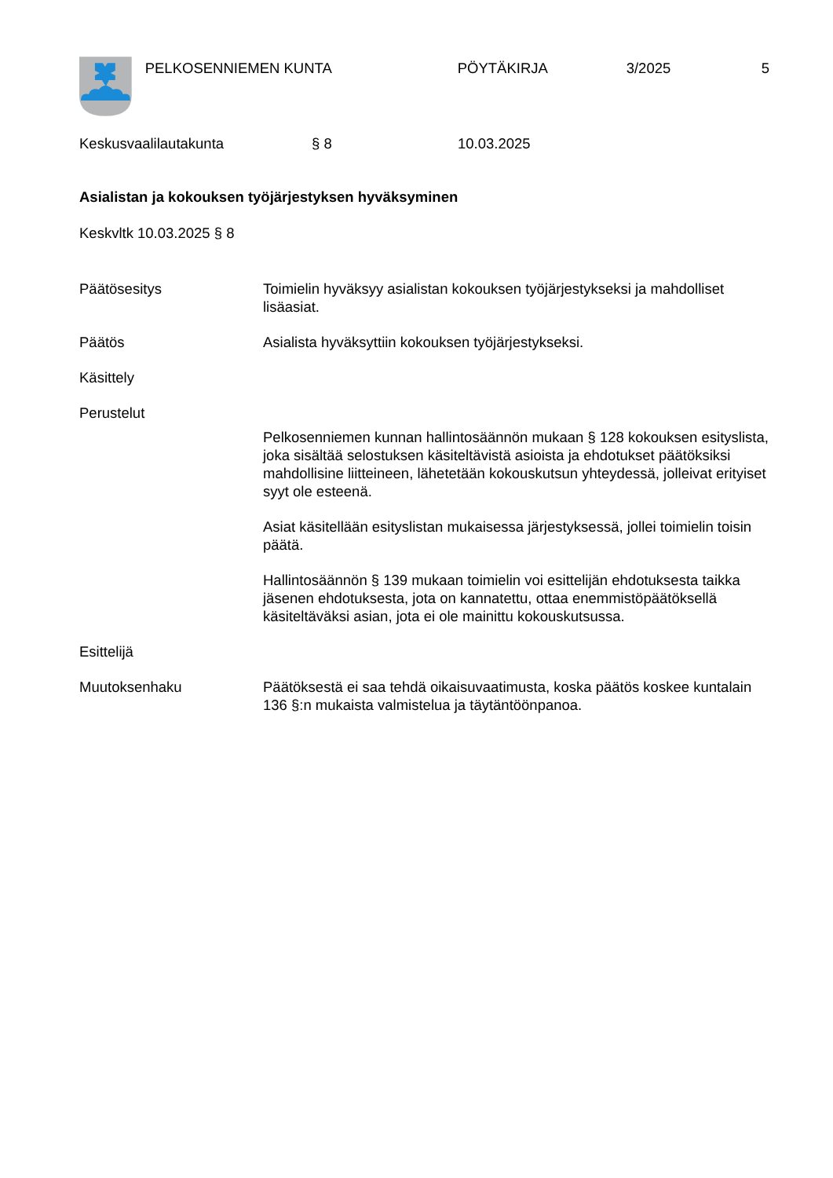PELKOSENNIEMEN KUNTA PÖYTÄKIRJA 3/2025 5
Keskusvaalilautakunta § 8 10.03.2025
Asialistan ja kokouksen työjärjestyksen hyväksyminen
Keskvltk 10.03.2025 § 8
Päätösesitys Toimielin hyväksyy asialistan kokouksen työjärjestykseksi ja mahdolliset lisäasiat.
Päätös Asialista hyväksyttiin kokouksen työjärjestykseksi.
Käsittely
Perustelut
Pelkosenniemen kunnan hallintosäännön mukaan § 128 kokouksen esityslista, joka sisältää selostuksen käsiteltävistä asioista ja ehdotukset päätöksiksi mahdollisine liitteineen, lähetetään kokouskutsun yhteydessä, jolleivat erityiset syyt ole esteenä.
Asiat käsitellään esityslistan mukaisessa järjestyksessä, jollei toimielin toisin päätä.
Hallintosäännön § 139 mukaan toimielin voi esittelijän ehdotuksesta taikka jäsenen ehdotuksesta, jota on kannatettu, ottaa enemmistöpäätöksellä käsiteltäväksi asian, jota ei ole mainittu kokouskutsussa.
Esittelijä
Muutoksenhaku Päätöksestä ei saa tehdä oikaisuvaatimusta, koska päätös koskee kuntalain 136 §:n mukaista valmistelua ja täytäntöönpanoa.